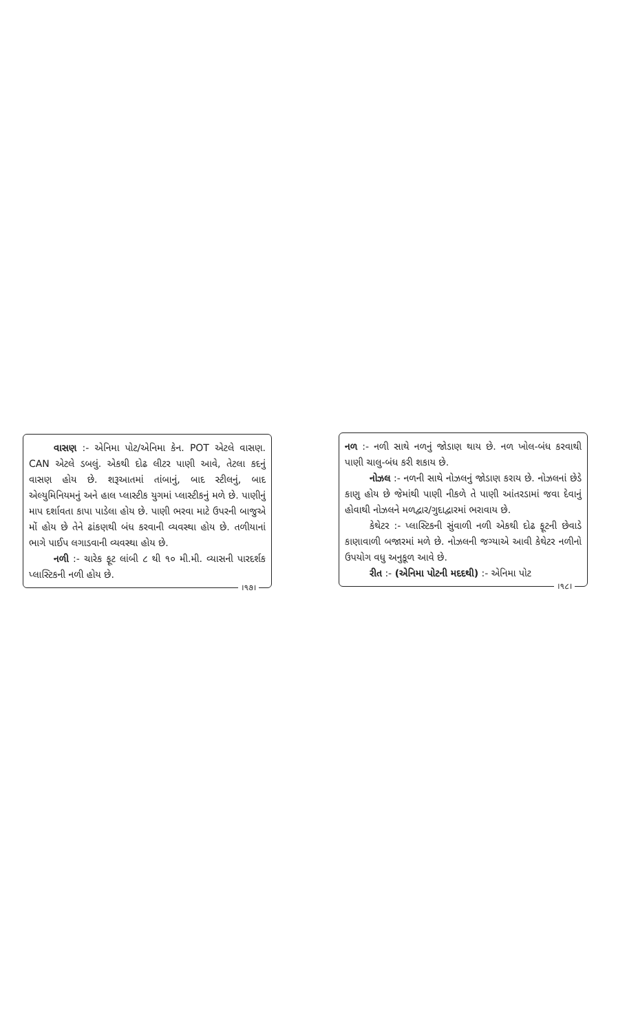વાસણ :- એનિમા પોટ/એનિમા કેન. POT એટલે વાસણ. CAN એટલે ડબલું. એકથી દોઢ લીટર પાણી આવે, તેટલા કદનું વાસણ હોય છે. શરૂઆતમાં તાંબાનું, બાદ સ્ટીલનું, બાદ એલ્યુમિનિયમનું અને હાલ પ્લાસ્ટીક યુગમાં પ્લાસ્ટીકનું મળે છે. પાણીનું માપ દર્શાવતા કાપા પાડેલા હોય છે. પાણી ભરવા માટે ઉપરની બાજુએ મોં હોય છે તેને ઢાંકણથી બંધ કરવાની વ્યવસ્થા હોય છે. તળીયાનાં ભાગે પાઈપ લગાડવાની વ્યવસ્થા હોય છે.
નળી :- ચારેક ફૂટ લાંબી ૮ થી ૧૦ મી.મી. વ્યાસની પારદર્શક પ્લાસ્ટિકની નળી હોય છે.
।૧૭।
નળ :- નળી સાથે નળનું જોડાણ થાય છે. નળ ખોલ-બંધ કરવાથી પાણી ચાલુ-બંધ કરી શકાય છે.
નોઝલ :- નળની સાથે નોઝલનું જોડાણ કરાય છે. નોઝલનાં છેડે કાણુ હોય છે જેમાંથી પાણી નીકળે તે પાણી આંતરડામાં જવા દેવાનું હોવાથી નોઝલને મળદ્વાર/ગુદાદ્વારમાં ભરાવાય છે.
કેથેટર :- પ્લાસ્ટિકની સુંવાળી નળી એકથી દોઢ ફૂટની છેવાડે કાણાવાળી બજારમાં મળે છે. નોઝલની જગ્યાએ આવી કેથેટર નળીનો ઉપયોગ વધુ અનુકૂળ આવે છે.
રીત :- (એનિમા પોટની મદદથી) :- એનિમા પોટ
।૧૮।